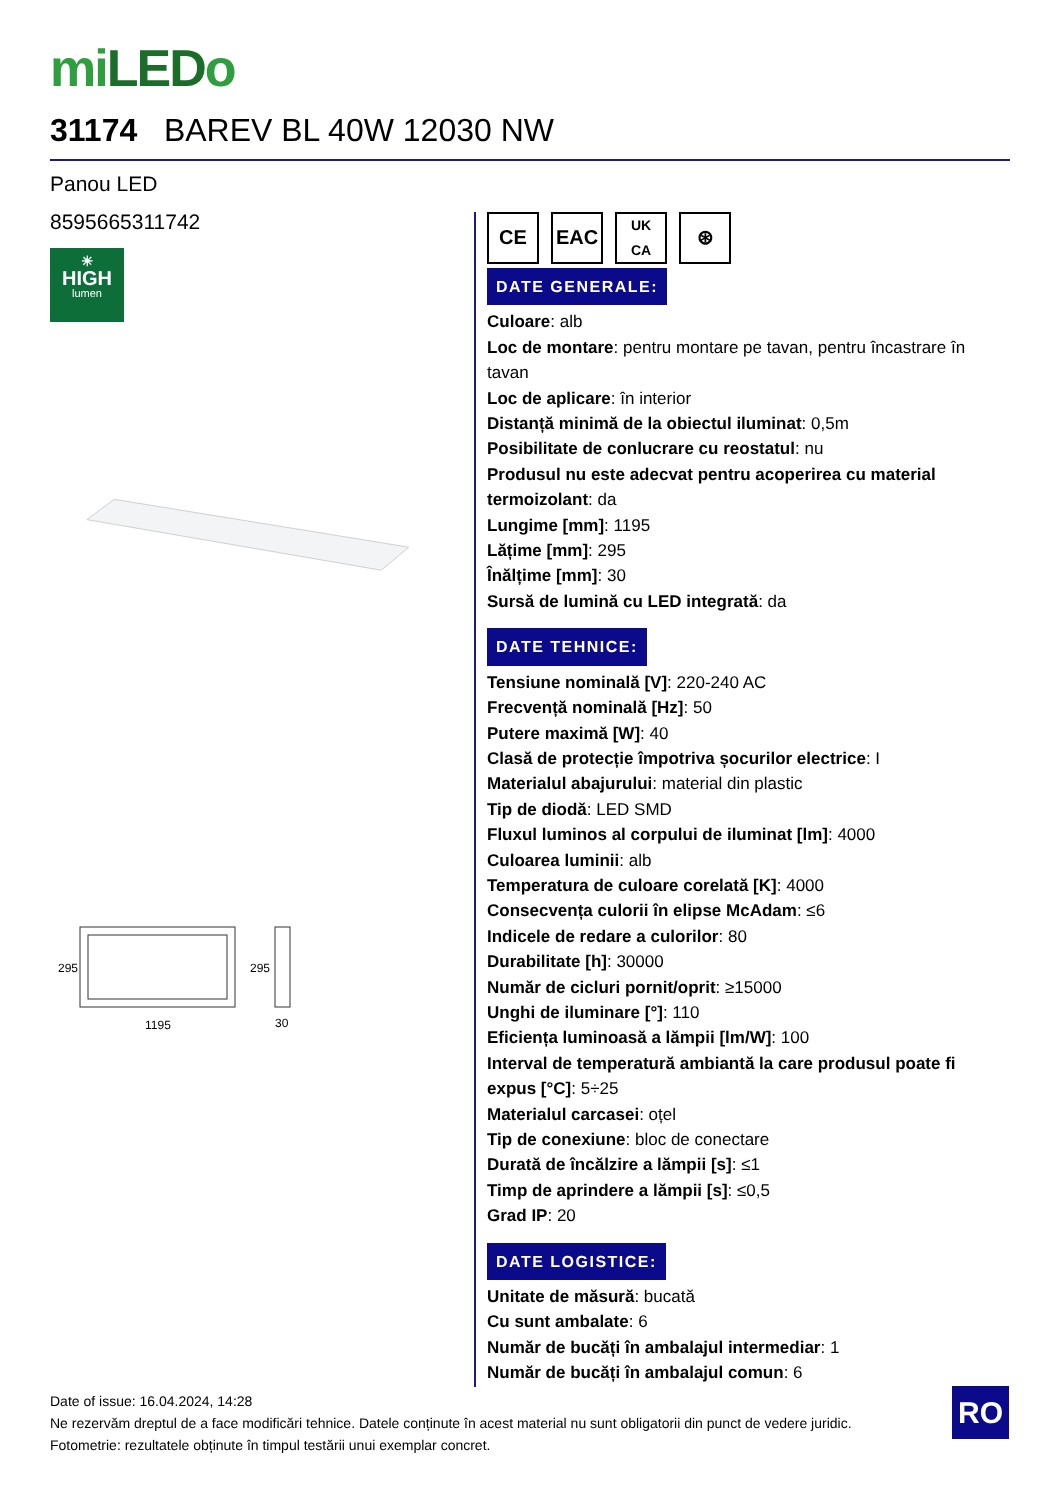miLEDo
31174 BAREV BL 40W 12030 NW
Panou LED
8595665311742
☀
HIGH
lumen
295
295
1195
30
CE EAC
UK
CA
⊛
DATE GENERALE:
Culoare: alb
Loc de montare: pentru montare pe tavan, pentru încastrare în tavan
Loc de aplicare: în interior
Distanță minimă de la obiectul iluminat: 0,5m
Posibilitate de conlucrare cu reostatul: nu
Produsul nu este adecvat pentru acoperirea cu material termoizolant: da
Lungime [mm]: 1195
Lățime [mm]: 295
Înălțime [mm]: 30
Sursă de lumină cu LED integrată: da
DATE TEHNICE:
Tensiune nominală [V]: 220-240 AC
Frecvență nominală [Hz]: 50
Putere maximă [W]: 40
Clasă de protecție împotriva șocurilor electrice: I
Materialul abajurului: material din plastic
Tip de diodă: LED SMD
Fluxul luminos al corpului de iluminat [lm]: 4000
Culoarea luminii: alb
Temperatura de culoare corelată [K]: 4000
Consecvența culorii în elipse McAdam: ≤6
Indicele de redare a culorilor: 80
Durabilitate [h]: 30000
Număr de cicluri pornit/oprit: ≥15000
Unghi de iluminare [°]: 110
Eficiența luminoasă a lămpii [lm/W]: 100
Interval de temperatură ambiantă la care produsul poate fi expus [°C]: 5÷25
Materialul carcasei: oțel
Tip de conexiune: bloc de conectare
Durată de încălzire a lămpii [s]: ≤1
Timp de aprindere a lămpii [s]: ≤0,5
Grad IP: 20
DATE LOGISTICE:
Unitate de măsură: bucată
Cu sunt ambalate: 6
Număr de bucăți în ambalajul intermediar: 1
Număr de bucăți în ambalajul comun: 6
Date of issue: 16.04.2024, 14:28
Ne rezervăm dreptul de a face modificări tehnice. Datele conținute în acest material nu sunt obligatorii din punct de vedere juridic.
Fotometrie: rezultatele obținute în timpul testării unui exemplar concret.
RO